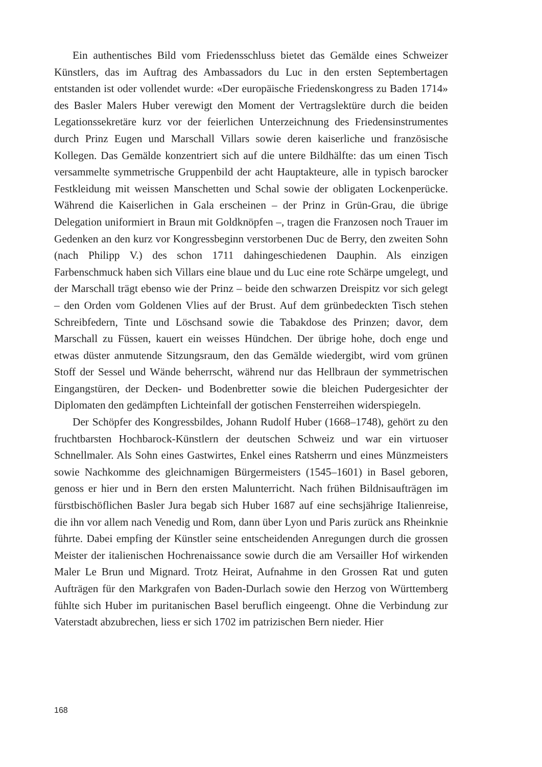Ein authentisches Bild vom Friedensschluss bietet das Gemälde eines Schweizer Künstlers, das im Auftrag des Ambassadors du Luc in den ersten Septembertagen entstanden ist oder vollendet wurde: «Der europäische Friedenskongress zu Baden 1714» des Basler Malers Huber verewigt den Moment der Vertragslektüre durch die beiden Legationssekretäre kurz vor der feierlichen Unterzeichnung des Friedensinstrumentes durch Prinz Eugen und Marschall Villars sowie deren kaiserliche und französische Kollegen. Das Gemälde konzentriert sich auf die untere Bildhälfte: das um einen Tisch versammelte symmetrische Gruppenbild der acht Hauptakteure, alle in typisch barocker Festkleidung mit weissen Manschetten und Schal sowie der obligaten Lockenperücke. Während die Kaiserlichen in Gala erscheinen – der Prinz in Grün-Grau, die übrige Delegation uniformiert in Braun mit Goldknöpfen –, tragen die Franzosen noch Trauer im Gedenken an den kurz vor Kongressbeginn verstorbenen Duc de Berry, den zweiten Sohn (nach Philipp V.) des schon 1711 dahingeschiedenen Dauphin. Als einzigen Farbenschmuck haben sich Villars eine blaue und du Luc eine rote Schärpe umgelegt, und der Marschall trägt ebenso wie der Prinz – beide den schwarzen Dreispitz vor sich gelegt – den Orden vom Goldenen Vlies auf der Brust. Auf dem grünbedeckten Tisch stehen Schreibfedern, Tinte und Löschsand sowie die Tabakdose des Prinzen; davor, dem Marschall zu Füssen, kauert ein weisses Hündchen. Der übrige hohe, doch enge und etwas düster anmutende Sitzungsraum, den das Gemälde wiedergibt, wird vom grünen Stoff der Sessel und Wände beherrscht, während nur das Hellbraun der symmetrischen Eingangstüren, der Decken- und Bodenbretter sowie die bleichen Pudergesichter der Diplomaten den gedämpften Lichteinfall der gotischen Fensterreihen widerspiegeln.
Der Schöpfer des Kongressbildes, Johann Rudolf Huber (1668–1748), gehört zu den fruchtbarsten Hochbarock-Künstlern der deutschen Schweiz und war ein virtuoser Schnellmaler. Als Sohn eines Gastwirtes, Enkel eines Ratsherrn und eines Münzmeisters sowie Nachkomme des gleichnamigen Bürgermeisters (1545–1601) in Basel geboren, genoss er hier und in Bern den ersten Malunterricht. Nach frühen Bildnisaufträgen im fürstbischöflichen Basler Jura begab sich Huber 1687 auf eine sechsjährige Italienreise, die ihn vor allem nach Venedig und Rom, dann über Lyon und Paris zurück ans Rheinknie führte. Dabei empfing der Künstler seine entscheidenden Anregungen durch die grossen Meister der italienischen Hochrenaissance sowie durch die am Versailler Hof wirkenden Maler Le Brun und Mignard. Trotz Heirat, Aufnahme in den Grossen Rat und guten Aufträgen für den Markgrafen von Baden-Durlach sowie den Herzog von Württemberg fühlte sich Huber im puritanischen Basel beruflich eingeengt. Ohne die Verbindung zur Vaterstadt abzubrechen, liess er sich 1702 im patrizischen Bern nieder. Hier
168